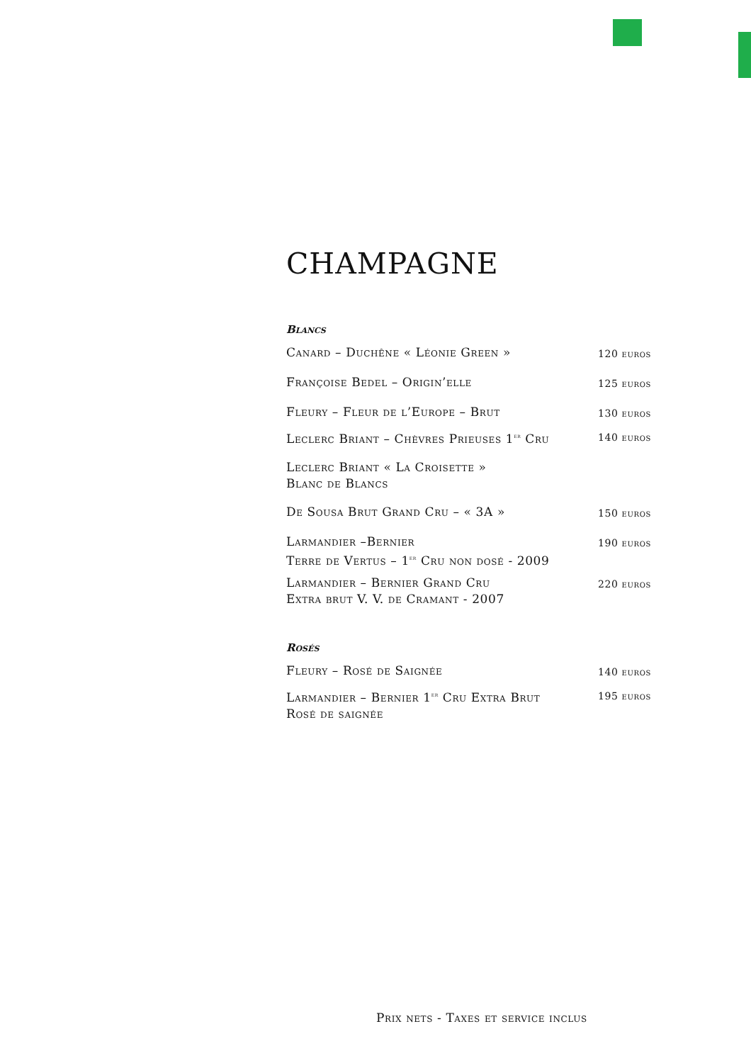CHAMPAGNE
Blancs
| Canard – Duchêne « Léonie Green » | 120 euros |
| Françoise Bedel – Origin’elle | 125 euros |
| Fleury – Fleur de l’Europe – Brut | 130 euros |
| Leclerc Briant – Chèvres Prieuses 1<sup>er</sup> Cru | 140 euros |
| Leclerc Briant « La Croisette » Blanc de Blancs | |
| De Sousa Brut Grand Cru – « 3A » | 150 euros |
| Larmandier –Bernier Terre de Vertus – 1<sup>er</sup> Cru non dosé - 2009 | 190 euros |
| Larmandier – Bernier Grand Cru Extra brut V. V. de Cramant - 2007 | 220 euros |
Rosés
| Fleury – Rosé de Saignée | 140 euros |
| Larmandier – Bernier 1<sup>er</sup> Cru Extra Brut Rosé de saignée | 195 euros |
Prix nets - Taxes et service inclus